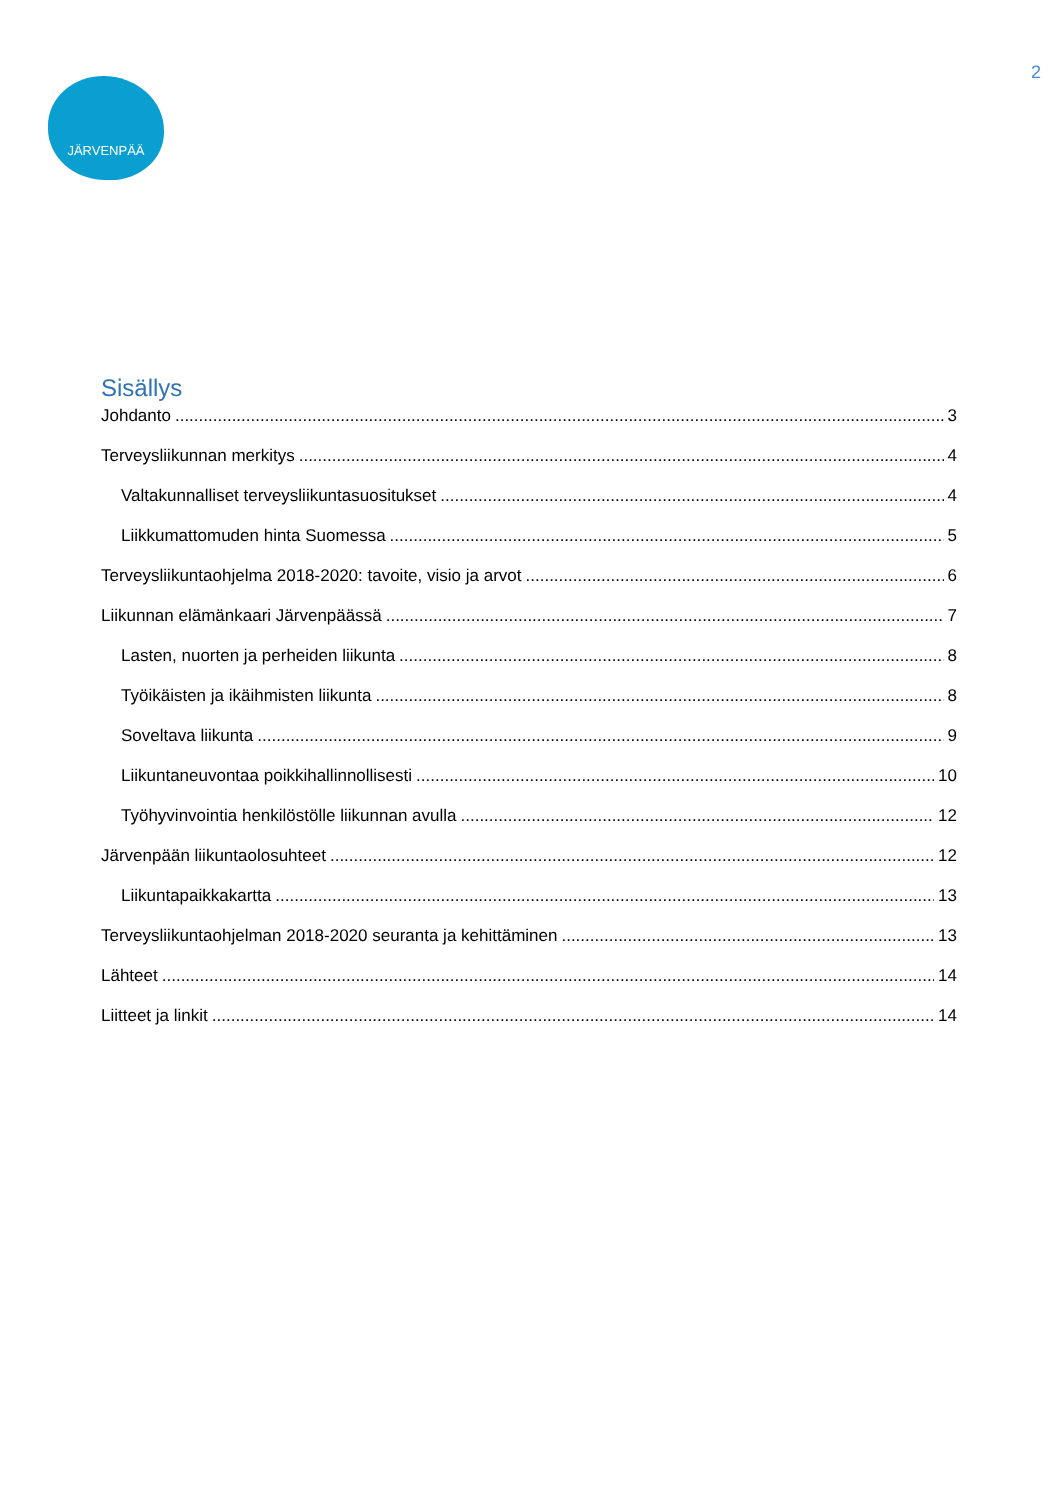JÄRVENPÄÄ
2
Sisällys
Johdanto 3
Terveysliikunnan merkitys 4
Valtakunnalliset terveysliikuntasuositukset 4
Liikkumattomuden hinta Suomessa 5
Terveysliikuntaohjelma 2018-2020: tavoite, visio ja arvot 6
Liikunnan elämänkaari Järvenpäässä 7
Lasten, nuorten ja perheiden liikunta 8
Työikäisten ja ikäihmisten liikunta 8
Soveltava liikunta 9
Liikuntaneuvontaa poikkihallinnollisesti 10
Työhyvinvointia henkilöstölle liikunnan avulla 12
Järvenpään liikuntaolosuhteet 12
Liikuntapaikkakartta 13
Terveysliikuntaohjelman 2018-2020 seuranta ja kehittäminen 13
Lähteet 14
Liitteet ja linkit 14